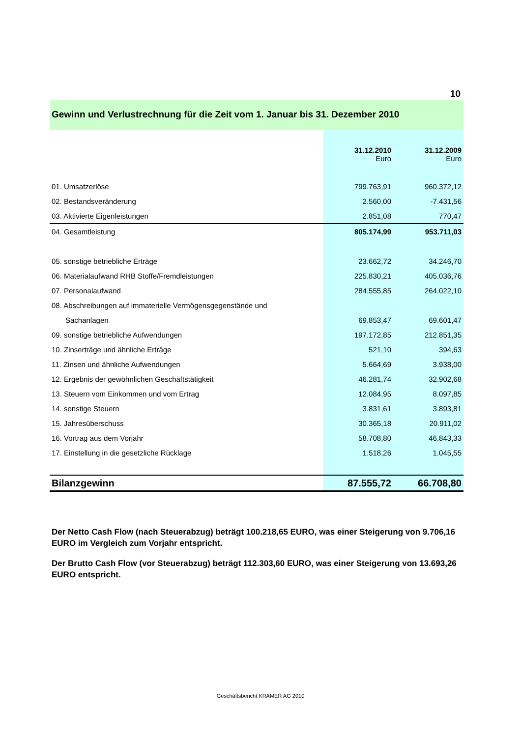10
Gewinn und Verlustrechnung für die Zeit vom 1. Januar bis 31. Dezember 2010
| | 31.12.2010 Euro | 31.12.2009 Euro |
| --- | --- | --- |
| 01. Umsatzerlöse | 799.763,91 | 960.372,12 |
| 02. Bestandsveränderung | 2.560,00 | -7.431,56 |
| 03. Aktivierte Eigenleistungen | 2.851,08 | 770,47 |
| 04. Gesamtleistung | 805.174,99 | 953.711,03 |
| 05. sonstige betriebliche Erträge | 23.662,72 | 34.246,70 |
| 06. Materialaufwand RHB Stoffe/Fremdleistungen | 225.830,21 | 405.036,76 |
| 07. Personalaufwand | 284.555,85 | 264.022,10 |
| 08. Abschreibungen auf immaterielle Vermögensgegenstände und | | |
| Sachanlagen | 69.853,47 | 69.601,47 |
| 09. sonstige betriebliche Aufwendungen | 197.172,85 | 212.851,35 |
| 10. Zinserträge und ähnliche Erträge | 521,10 | 394,63 |
| 11. Zinsen und ähnliche Aufwendungen | 5.664,69 | 3.938,00 |
| 12. Ergebnis der gewöhnlichen Geschäftstätigkeit | 46.281,74 | 32.902,68 |
| 13. Steuern vom Einkommen und vom Ertrag | 12.084,95 | 8.097,85 |
| 14. sonstige Steuern | 3.831,61 | 3.893,81 |
| 15. Jahresüberschuss | 30.365,18 | 20.911,02 |
| 16. Vortrag aus dem Vorjahr | 58.708,80 | 46.843,33 |
| 17. Einstellung in die gesetzliche Rücklage | 1.518,26 | 1.045,55 |
| Bilanzgewinn | 87.555,72 | 66.708,80 |
Der Netto Cash Flow (nach Steuerabzug) beträgt 100.218,65 EURO, was einer Steigerung von 9.706,16 EURO im Vergleich zum Vorjahr entspricht.
Der Brutto Cash Flow (vor Steuerabzug) beträgt 112.303,60 EURO, was einer Steigerung von 13.693,26 EURO entspricht.
Geschäftsbericht KRAMER AG 2010